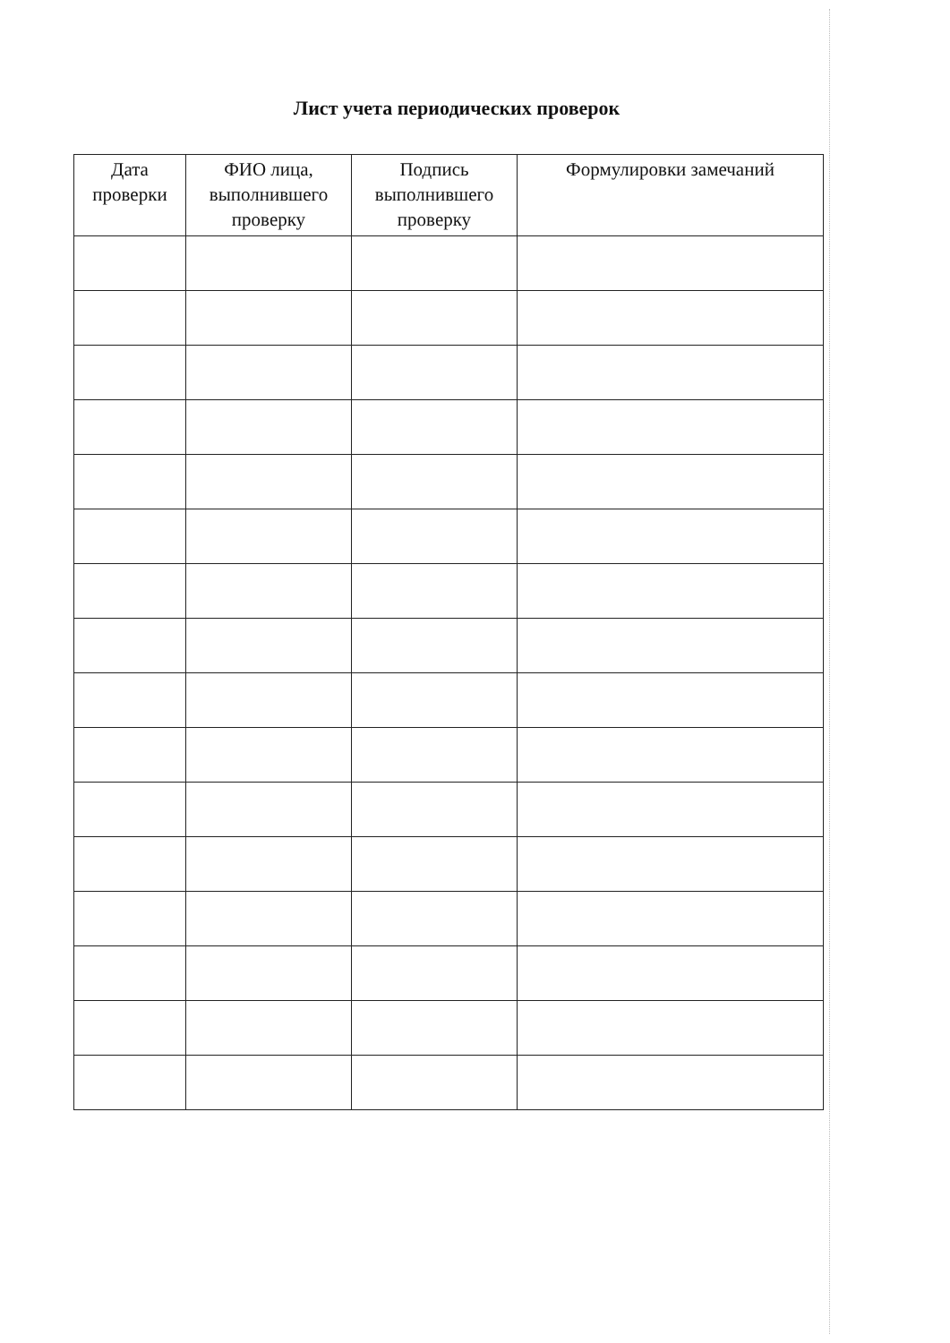Лист учета периодических проверок
| Дата проверки | ФИО лица, выполнившего проверку | Подпись выполнившего проверку | Формулировки замечаний |
| --- | --- | --- | --- |